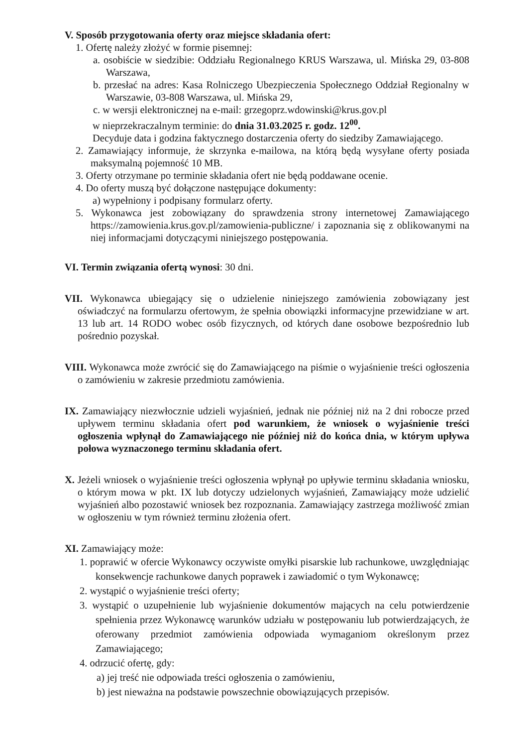V. Sposób przygotowania oferty oraz miejsce składania ofert:
1. Ofertę należy złożyć w formie pisemnej:
a. osobiście w siedzibie: Oddziału Regionalnego KRUS Warszawa, ul. Mińska 29, 03-808 Warszawa,
b. przesłać na adres: Kasa Rolniczego Ubezpieczenia Społecznego Oddział Regionalny w Warszawie, 03-808 Warszawa, ul. Mińska 29,
c. w wersji elektronicznej na e-mail: grzegoprz.wdowinski@krus.gov.pl
w nieprzekraczalnym terminie: do dnia 31.03.2025 r. godz. 12<sup>00</sup>.
Decyduje data i godzina faktycznego dostarczenia oferty do siedziby Zamawiającego.
2. Zamawiający informuje, że skrzynka e-mailowa, na którą będą wysyłane oferty posiada maksymalną pojemność 10 MB.
3. Oferty otrzymane po terminie składania ofert nie będą poddawane ocenie.
4. Do oferty muszą być dołączone następujące dokumenty:
a) wypełniony i podpisany formularz oferty.
5. Wykonawca jest zobowiązany do sprawdzenia strony internetowej Zamawiającego https://zamowienia.krus.gov.pl/zamowienia-publiczne/ i zapoznania się z oblikowanymi na niej informacjami dotyczącymi niniejszego postępowania.
VI. Termin związania ofertą wynosi: 30 dni.
VII. Wykonawca ubiegający się o udzielenie niniejszego zamówienia zobowiązany jest oświadczyć na formularzu ofertowym, że spełnia obowiązki informacyjne przewidziane w art. 13 lub art. 14 RODO wobec osób fizycznych, od których dane osobowe bezpośrednio lub pośrednio pozyskał.
VIII. Wykonawca może zwrócić się do Zamawiającego na piśmie o wyjaśnienie treści ogłoszenia o zamówieniu w zakresie przedmiotu zamówienia.
IX. Zamawiający niezwłocznie udzieli wyjaśnień, jednak nie później niż na 2 dni robocze przed upływem terminu składania ofert pod warunkiem, że wniosek o wyjaśnienie treści ogłoszenia wpłynął do Zamawiającego nie później niż do końca dnia, w którym upływa połowa wyznaczonego terminu składania ofert.
X. Jeżeli wniosek o wyjaśnienie treści ogłoszenia wpłynął po upływie terminu składania wniosku, o którym mowa w pkt. IX lub dotyczy udzielonych wyjaśnień, Zamawiający może udzielić wyjaśnień albo pozostawić wniosek bez rozpoznania. Zamawiający zastrzega możliwość zmian w ogłoszeniu w tym również terminu złożenia ofert.
XI. Zamawiający może:
1. poprawić w ofercie Wykonawcy oczywiste omyłki pisarskie lub rachunkowe, uwzględniając konsekwencje rachunkowe danych poprawek i zawiadomić o tym Wykonawcę;
2. wystąpić o wyjaśnienie treści oferty;
3. wystąpić o uzupełnienie lub wyjaśnienie dokumentów mających na celu potwierdzenie spełnienia przez Wykonawcę warunków udziału w postępowaniu lub potwierdzających, że oferowany przedmiot zamówienia odpowiada wymaganiom określonym przez Zamawiającego;
4. odrzucić ofertę, gdy:
a) jej treść nie odpowiada treści ogłoszenia o zamówieniu,
b) jest nieważna na podstawie powszechnie obowiązujących przepisów.